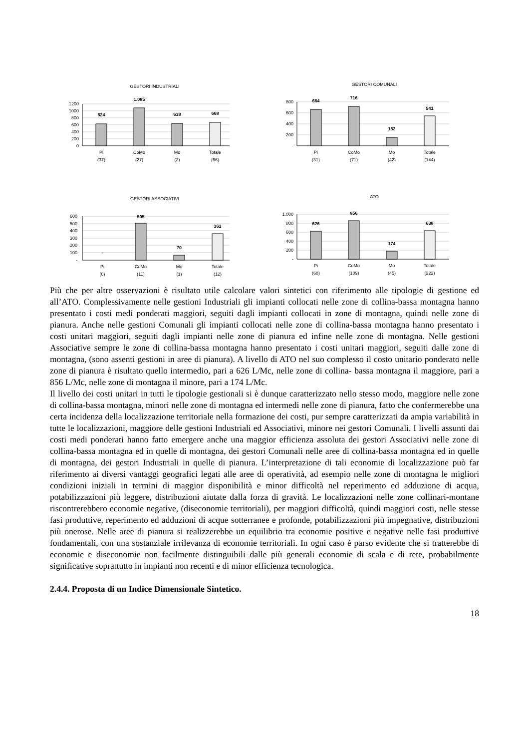GESTORI INDUSTRIALI
1200
1000
800
600
400
200
0
624
1.085
638
668
Pi
(37)
CoMo
(27)
Mo
(2)
Totale
(66)
GESTORI COMUNALI
800
600
400
200
-
664
716
152
541
Pi
(31)
CoMo
(71)
Mo
(42)
Totale
(144)
GESTORI ASSOCIATIVI
600
500
400
300
200
100
-
-
505
70
361
Pi
(0)
CoMo
(11)
Mo
(1)
Totale
(12)
ATO
1.000
800
600
400
200
-
626
856
174
638
Pi
(68)
CoMo
(109)
Mo
(45)
Totale
(222)
Più che per altre osservazioni è risultato utile calcolare valori sintetici con riferimento alle tipologie di gestione ed all’ATO. Complessivamente nelle gestioni Industriali gli impianti collocati nelle zone di collina-bassa montagna hanno presentato i costi medi ponderati maggiori, seguiti dagli impianti collocati in zone di montagna, quindi nelle zone di pianura. Anche nelle gestioni Comunali gli impianti collocati nelle zone di collina-bassa montagna hanno presentato i costi unitari maggiori, seguiti dagli impianti nelle zone di pianura ed infine nelle zone di montagna. Nelle gestioni Associative sempre le zone di collina-bassa montagna hanno presentato i costi unitari maggiori, seguiti dalle zone di montagna, (sono assenti gestioni in aree di pianura). A livello di ATO nel suo complesso il costo unitario ponderato nelle zone di pianura è risultato quello intermedio, pari a 626 L/Mc, nelle zone di collina- bassa montagna il maggiore, pari a 856 L/Mc, nelle zone di montagna il minore, pari a 174 L/Mc.
Il livello dei costi unitari in tutti le tipologie gestionali si è dunque caratterizzato nello stesso modo, maggiore nelle zone di collina-bassa montagna, minori nelle zone di montagna ed intermedi nelle zone di pianura, fatto che confermerebbe una certa incidenza della localizzazione territoriale nella formazione dei costi, pur sempre caratterizzati da ampia variabilità in tutte le localizzazioni, maggiore delle gestioni Industriali ed Associativi, minore nei gestori Comunali. I livelli assunti dai costi medi ponderati hanno fatto emergere anche una maggior efficienza assoluta dei gestori Associativi nelle zone di collina-bassa montagna ed in quelle di montagna, dei gestori Comunali nelle aree di collina-bassa montagna ed in quelle di montagna, dei gestori Industriali in quelle di pianura. L’interpretazione di tali economie di localizzazione può far riferimento ai diversi vantaggi geografici legati alle aree di operatività, ad esempio nelle zone di montagna le migliori condizioni iniziali in termini di maggior disponibilità e minor difficoltà nel reperimento ed adduzione di acqua, potabilizzazioni più leggere, distribuzioni aiutate dalla forza di gravità. Le localizzazioni nelle zone collinari-montane riscontrerebbero economie negative, (diseconomie territoriali), per maggiori difficoltà, quindi maggiori costi, nelle stesse fasi produttive, reperimento ed adduzioni di acque sotterranee e profonde, potabilizzazioni più impegnative, distribuzioni più onerose. Nelle aree di pianura si realizzerebbe un equilibrio tra economie positive e negative nelle fasi produttive fondamentali, con una sostanziale irrilevanza di economie territoriali. In ogni caso è parso evidente che si tratterebbe di economie e diseconomie non facilmente distinguibili dalle più generali economie di scala e di rete, probabilmente significative soprattutto in impianti non recenti e di minor efficienza tecnologica.
2.4.4. Proposta di un Indice Dimensionale Sintetico.
18